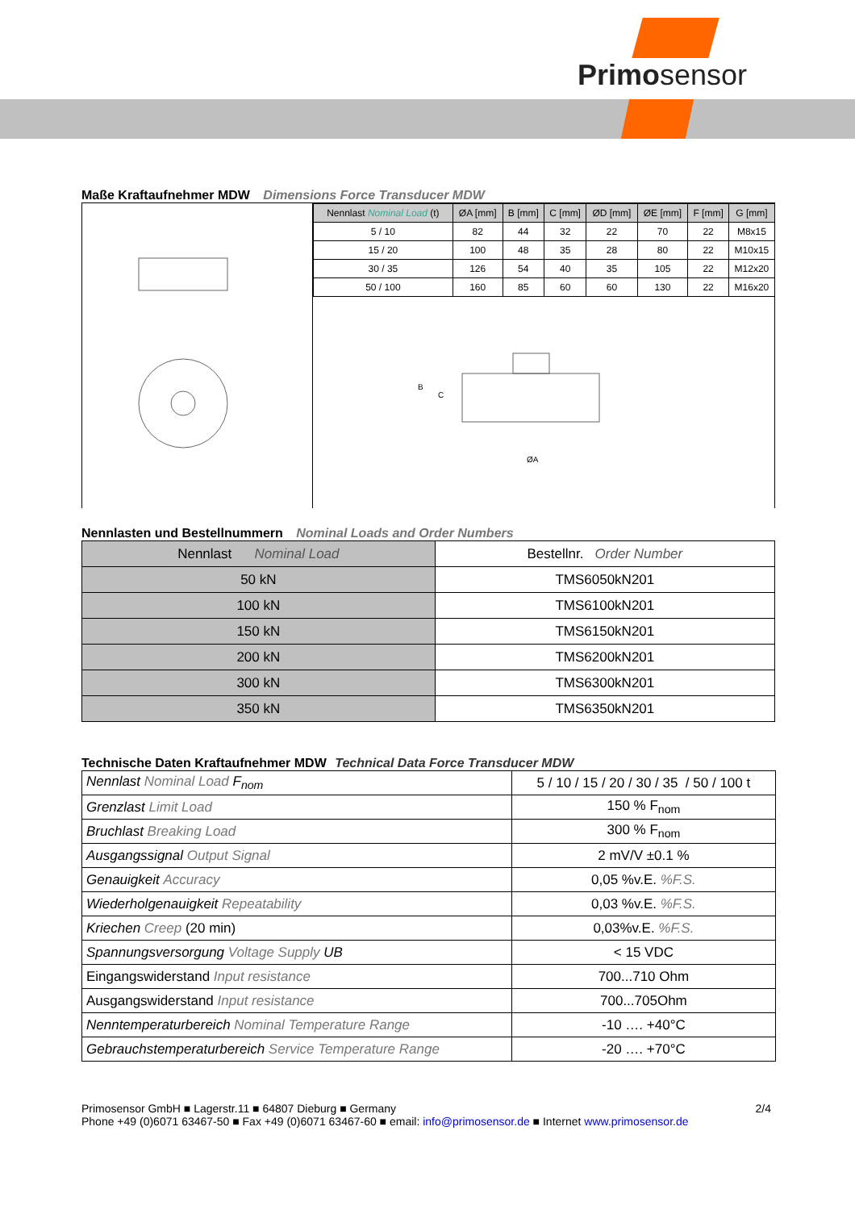Primosensor
Maße Kraftaufnehmer MDW Dimensions Force Transducer MDW
| Nennlast Nominal Load (t) | ØA [mm] | B [mm] | C [mm] | ØD [mm] | ØE [mm] | F [mm] | G [mm] |
| --- | --- | --- | --- | --- | --- | --- | --- |
| 5 / 10 | 82 | 44 | 32 | 22 | 70 | 22 | M8x15 |
| 15 / 20 | 100 | 48 | 35 | 28 | 80 | 22 | M10x15 |
| 30 / 35 | 126 | 54 | 40 | 35 | 105 | 22 | M12x20 |
| 50 / 100 | 160 | 85 | 60 | 60 | 130 | 22 | M16x20 |
B
C
ØA
Nennlasten und Bestellnummern Nominal Loads and Order Numbers
| Nennlast Nominal Load | Bestellnr. Order Number |
| --- | --- |
| 50 kN | TMS6050kN201 |
| 100 kN | TMS6100kN201 |
| 150 kN | TMS6150kN201 |
| 200 kN | TMS6200kN201 |
| 300 kN | TMS6300kN201 |
| 350 kN | TMS6350kN201 |
Technische Daten Kraftaufnehmer MDW Technical Data Force Transducer MDW
| Nennlast Nominal Load F<sub>nom</sub> | 5 / 10 / 15 / 20 / 30 / 35 / 50 / 100 t |
| Grenzlast Limit Load | 150 % F<sub>nom</sub> |
| Bruchlast Breaking Load | 300 % F<sub>nom</sub> |
| Ausgangssignal Output Signal | 2 mV/V ±0.1 % |
| Genauigkeit Accuracy | 0,05 %v.E. %F.S. |
| Wiederholgenauigkeit Repeatability | 0,03 %v.E. %F.S. |
| Kriechen Creep (20 min) | 0,03%v.E. %F.S. |
| Spannungsversorgung Voltage Supply UB | < 15 VDC |
| Eingangswiderstand Input resistance | 700...710 Ohm |
| Ausgangswiderstand Input resistance | 700...705Ohm |
| Nenntemperaturbereich Nominal Temperature Range | -10 …. +40°C |
| Gebrauchstemperaturbereich Service Temperature Range | -20 …. +70°C |
2/4 Primosensor GmbH ■ Lagerstr.11 ■ 64807 Dieburg ■ Germany
Phone +49 (0)6071 63467-50 ■ Fax +49 (0)6071 63467-60 ■ email: info@primosensor.de ■ Internet www.primosensor.de